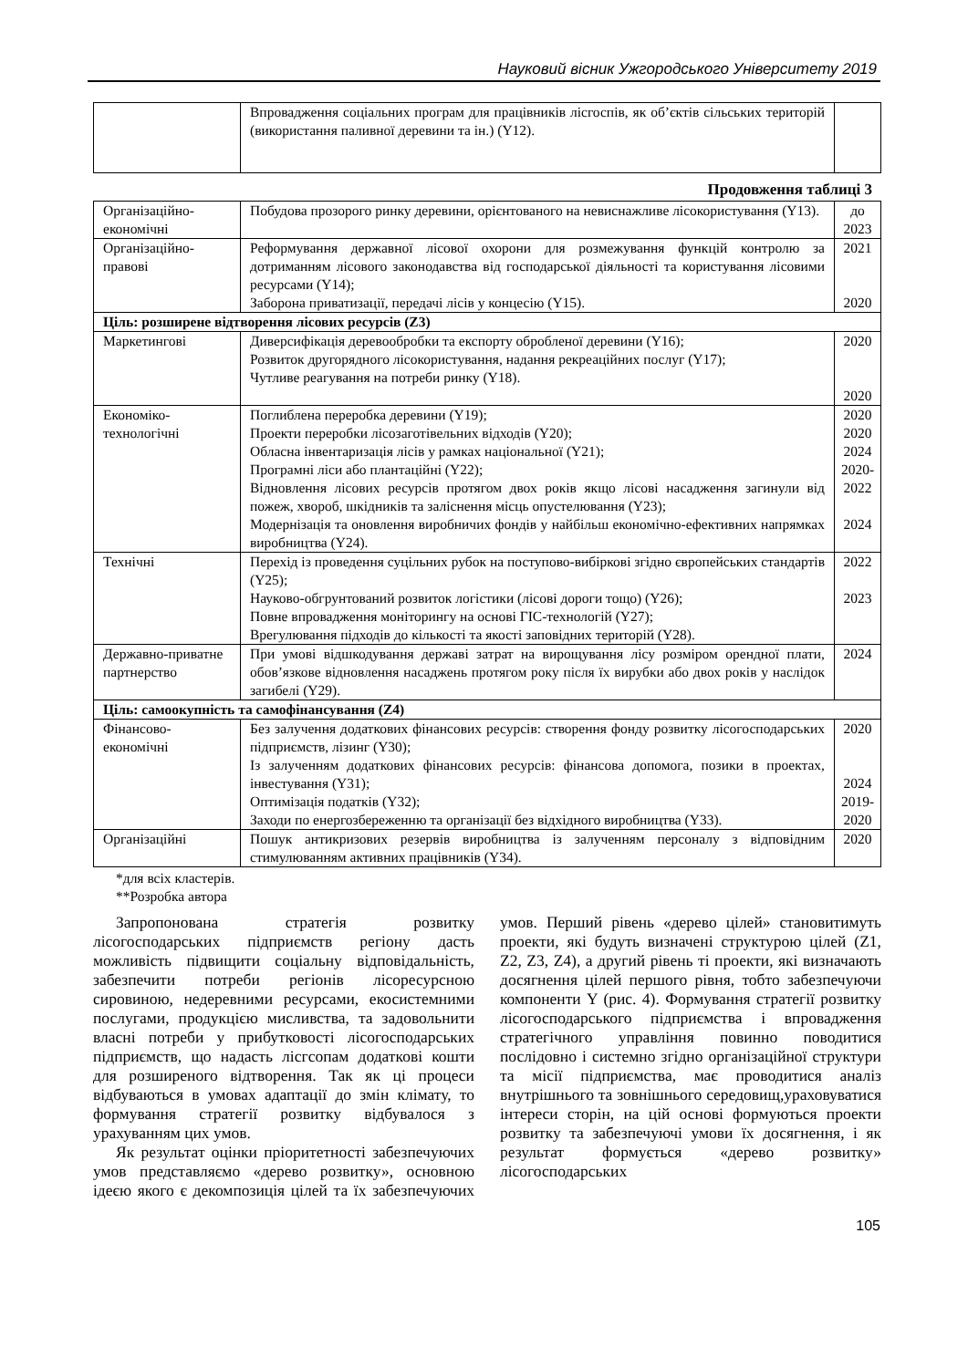Науковий вісник Ужгородського Університету 2019
| | Впровадження соціальних програм для працівників лісгоспів, як об’єктів сільських територій (використання паливної деревини та ін.) (Y12). | |
Продовження таблиці 3
| Організаційно-економічні | Побудова прозорого ринку деревини, орієнтованого на невиснажливе лісокористування (Y13). | до 2023 |
| Організаційно-правові | Реформування державної лісової охорони для розмежування функцій контролю за дотриманням лісового законодавства від господарської діяльності та користування лісовими ресурсами (Y14); Заборона приватизації, передачі лісів у концесію (Y15). | 2021 2020 |
| Ціль: розширене відтворення лісових ресурсів (Z3) | | |
| Маркетингові | Диверсифікація деревообробки та експорту обробленої деревини (Y16); Розвиток другорядного лісокористування, надання рекреаційних послуг (Y17); Чутливе реагування на потреби ринку (Y18). | 2020 2020 |
| Економіко-технологічні | Поглиблена переробка деревини (Y19); Проекти переробки лісозаготівельних відходів (Y20); Обласна інвентаризація лісів у рамках національної (Y21); Програмні ліси або плантаційні (Y22); Відновлення лісових ресурсів протягом двох років якщо лісові насадження загинули від пожеж, хвороб, шкідників та заліснення місць опустелювання (Y23); Модернізація та оновлення виробничих фондів у найбільш економічно-ефективних напрямках виробництва (Y24). | 2020 2020 2024 2020- 2022 2024 |
| Технічні | Перехід із проведення суцільних рубок на поступово-вибіркові згідно європейських стандартів (Y25); Науково-обгрунтований розвиток логістики (лісові дороги тощо) (Y26); Повне впровадження моніторингу на основі ГІС-технологій (Y27); Врегулювання підходів до кількості та якості заповідних територій (Y28). | 2022 2023 |
| Державно-приватне партнерство | При умові відшкодування державі затрат на вирощування лісу розміром орендної плати, обов’язкове відновлення насаджень протягом року після їх вирубки або двох років у наслідок загибелі (Y29). | 2024 |
| Ціль: самоокупність та самофінансування (Z4) | | |
| Фінансово-економічні | Без залучення додаткових фінансових ресурсів: створення фонду розвитку лісогосподарських підприємств, лізинг (Y30); Із залученням додаткових фінансових ресурсів: фінансова допомога, позики в проектах, інвестування (Y31); Оптимізація податків (Y32); Заходи по енергозбереженню та організації без відхідного виробництва (Y33). | 2020 2024 2019- 2020 |
| Організаційні | Пошук антикризових резервів виробництва із залученням персоналу з відповідним стимулюванням активних працівників (Y34). | 2020 |
*для всіх кластерів.
**Розробка автора
Запропонована стратегія розвитку лісогосподарських підприємств регіону дасть можливість підвищити соціальну відповідальність, забезпечити потреби регіонів лісоресурсною сировиною, недеревними ресурсами, екосистемними послугами, продукцією мисливства, та задовольнити власні потреби у прибутковості лісогосподарських підприємств, що надасть лісгсопам додаткові кошти для розширеного відтворення. Так як ці процеси відбуваються в умовах адаптації до змін клімату, то формування стратегії розвитку відбувалося з урахуванням цих умов.
Як результат оцінки пріоритетності забезпечуючих умов представляємо «дерево розвитку», основною ідеєю якого є декомпозиція цілей та їх забезпечуючих умов. Перший рівень «дерево цілей» становитимуть проекти, які будуть визначені структурою цілей (Z1, Z2, Z3, Z4), а другий рівень ті проекти, які визначають досягнення цілей першого рівня, тобто забезпечуючи компоненти Y (рис. 4). Формування стратегії розвитку лісогосподарського підприємства і впровадження стратегічного управління повинно поводитися послідовно і системно згідно організаційної структури та місії підприємства, має проводитися аналіз внутрішнього та зовнішнього середовищ,ураховуватися інтереси сторін, на цій основі формуються проекти розвитку та забезпечуючі умови їх досягнення, і як результат формується «дерево розвитку» лісогосподарських
105